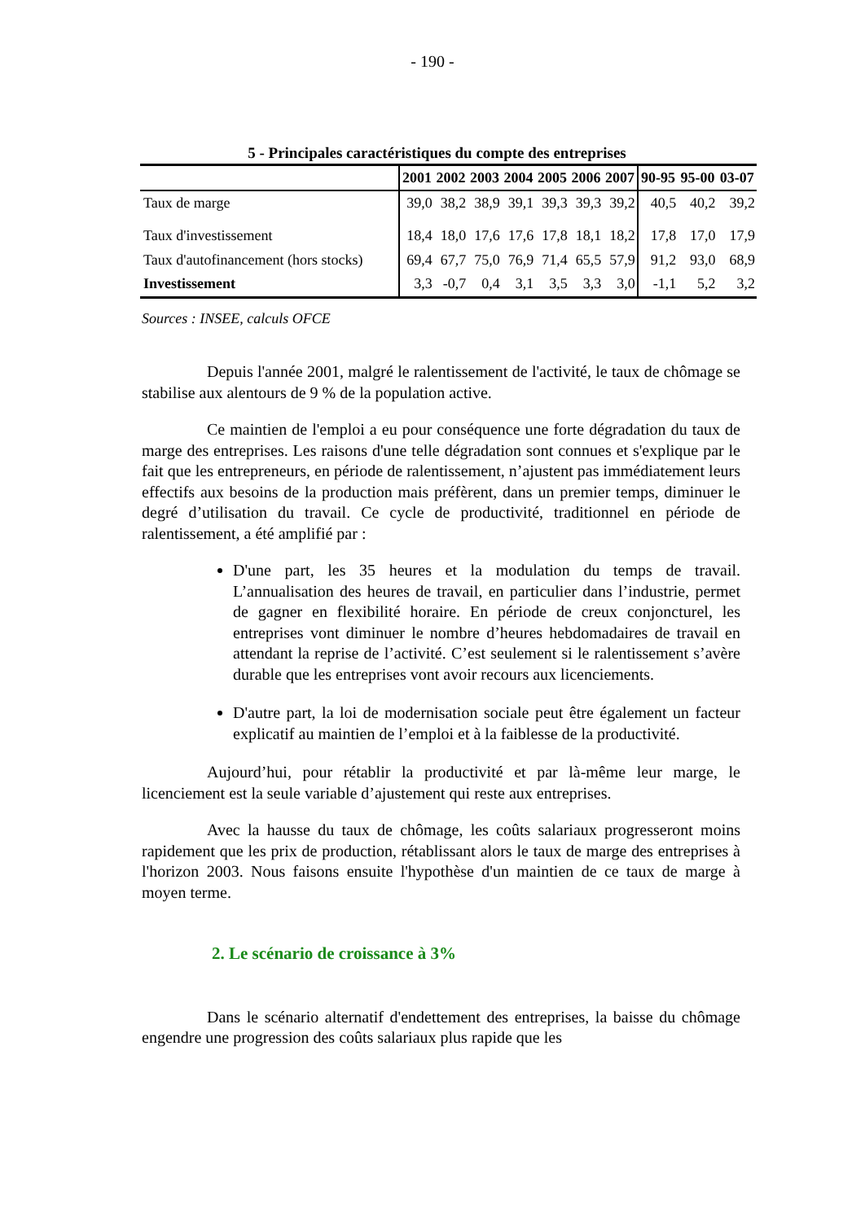- 190 -
5 - Principales caractéristiques du compte des entreprises
| | 2001 | 2002 | 2003 | 2004 | 2005 | 2006 | 2007 | 90-95 | 95-00 | 03-07 |
| --- | --- | --- | --- | --- | --- | --- | --- | --- | --- | --- |
| Taux de marge | 39,0 | 38,2 | 38,9 | 39,1 | 39,3 | 39,3 | 39,2 | 40,5 | 40,2 | 39,2 |
| Taux d'investissement | 18,4 | 18,0 | 17,6 | 17,6 | 17,8 | 18,1 | 18,2 | 17,8 | 17,0 | 17,9 |
| Taux d'autofinancement (hors stocks) | 69,4 | 67,7 | 75,0 | 76,9 | 71,4 | 65,5 | 57,9 | 91,2 | 93,0 | 68,9 |
| Investissement | 3,3 | -0,7 | 0,4 | 3,1 | 3,5 | 3,3 | 3,0 | -1,1 | 5,2 | 3,2 |
Sources : INSEE, calculs OFCE
Depuis l'année 2001, malgré le ralentissement de l'activité, le taux de chômage se stabilise aux alentours de 9 % de la population active.
Ce maintien de l'emploi a eu pour conséquence une forte dégradation du taux de marge des entreprises. Les raisons d'une telle dégradation sont connues et s'explique par le fait que les entrepreneurs, en période de ralentissement, n’ajustent pas immédiatement leurs effectifs aux besoins de la production mais préfèrent, dans un premier temps, diminuer le degré d’utilisation du travail. Ce cycle de productivité, traditionnel en période de ralentissement, a été amplifié par :
D'une part, les 35 heures et la modulation du temps de travail. L’annualisation des heures de travail, en particulier dans l’industrie, permet de gagner en flexibilité horaire. En période de creux conjoncturel, les entreprises vont diminuer le nombre d’heures hebdomadaires de travail en attendant la reprise de l’activité. C’est seulement si le ralentissement s’avère durable que les entreprises vont avoir recours aux licenciements.
D'autre part, la loi de modernisation sociale peut être également un facteur explicatif au maintien de l’emploi et à la faiblesse de la productivité.
Aujourd’hui, pour rétablir la productivité et par là-même leur marge, le licenciement est la seule variable d’ajustement qui reste aux entreprises.
Avec la hausse du taux de chômage, les coûts salariaux progresseront moins rapidement que les prix de production, rétablissant alors le taux de marge des entreprises à l'horizon 2003. Nous faisons ensuite l'hypothèse d'un maintien de ce taux de marge à moyen terme.
2. Le scénario de croissance à 3%
Dans le scénario alternatif d'endettement des entreprises, la baisse du chômage engendre une progression des coûts salariaux plus rapide que les